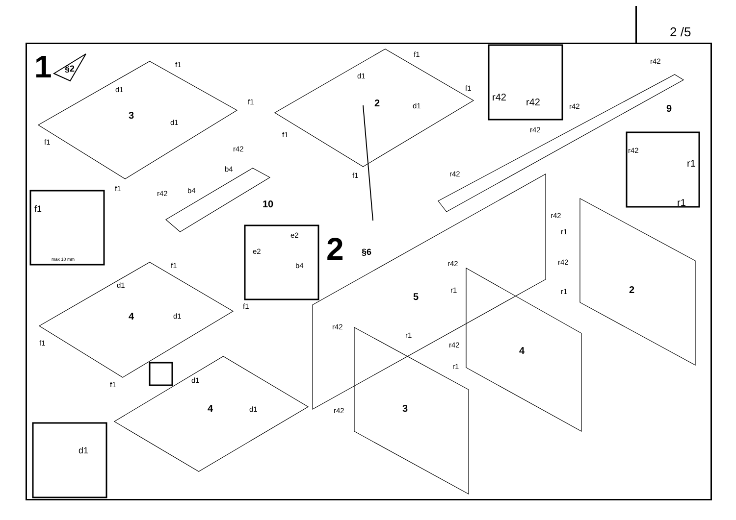2 /5
1
§2
2
§6
f1
f1
f1
f1
f1
f1
f1
f1
d1
d1
d1
d1
3
2
r42
b4
b4
r42
10
r42
r42
r42
r42
9
r42
r42
r42
r1
r1
f1
max 10 mm
e2
e2
b4
f1
f1
f1
f1
d1
d1
4
d1
d1
4
d1
r42
r1
r42
r42
r1
r1
5
2
r42
r1
r42
r1
4
r42
3